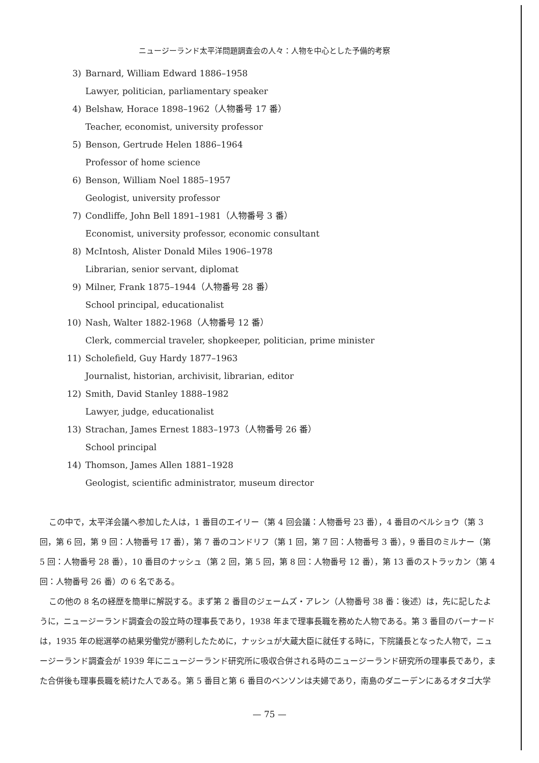ニュージーランド太平洋問題調査会の人々：人物を中心とした予備的考察
3) Barnard, William Edward 1886–1958
Lawyer, politician, parliamentary speaker
4) Belshaw, Horace 1898–1962（人物番号 17 番）
Teacher, economist, university professor
5) Benson, Gertrude Helen 1886–1964
Professor of home science
6) Benson, William Noel 1885–1957
Geologist, university professor
7) Condliffe, John Bell 1891–1981（人物番号 3 番）
Economist, university professor, economic consultant
8) McIntosh, Alister Donald Miles 1906–1978
Librarian, senior servant, diplomat
9) Milner, Frank 1875–1944（人物番号 28 番）
School principal, educationalist
10) Nash, Walter 1882-1968（人物番号 12 番）
Clerk, commercial traveler, shopkeeper, politician, prime minister
11) Scholefield, Guy Hardy 1877–1963
Journalist, historian, archivisit, librarian, editor
12) Smith, David Stanley 1888–1982
Lawyer, judge, educationalist
13) Strachan, James Ernest 1883–1973（人物番号 26 番）
School principal
14) Thomson, James Allen 1881–1928
Geologist, scientific administrator, museum director
この中で，太平洋会議へ参加した人は，1 番目のエイリー（第 4 回会議：人物番号 23 番），4 番目のベルショウ（第 3 回，第 6 回，第 9 回：人物番号 17 番），第 7 番のコンドリフ（第 1 回，第 7 回：人物番号 3 番），9 番目のミルナー（第 5 回：人物番号 28 番），10 番目のナッシュ（第 2 回，第 5 回，第 8 回：人物番号 12 番），第 13 番のストラッカン（第 4 回：人物番号 26 番）の 6 名である。
この他の 8 名の経歴を簡単に解説する。まず第 2 番目のジェームズ・アレン（人物番号 38 番：後述）は，先に記したように，ニュージーランド調査会の設立時の理事長であり，1938 年まで理事長職を務めた人物である。第 3 番目のバーナードは，1935 年の総選挙の結果労働党が勝利したために，ナッシュが大蔵大臣に就任する時に，下院議長となった人物で，ニュージーランド調査会が 1939 年にニュージーランド研究所に吸収合併される時のニュージーランド研究所の理事長であり，また合併後も理事長職を続けた人である。第 5 番目と第 6 番目のベンソンは夫婦であり，南島のダニーデンにあるオタゴ大学
— 75 —